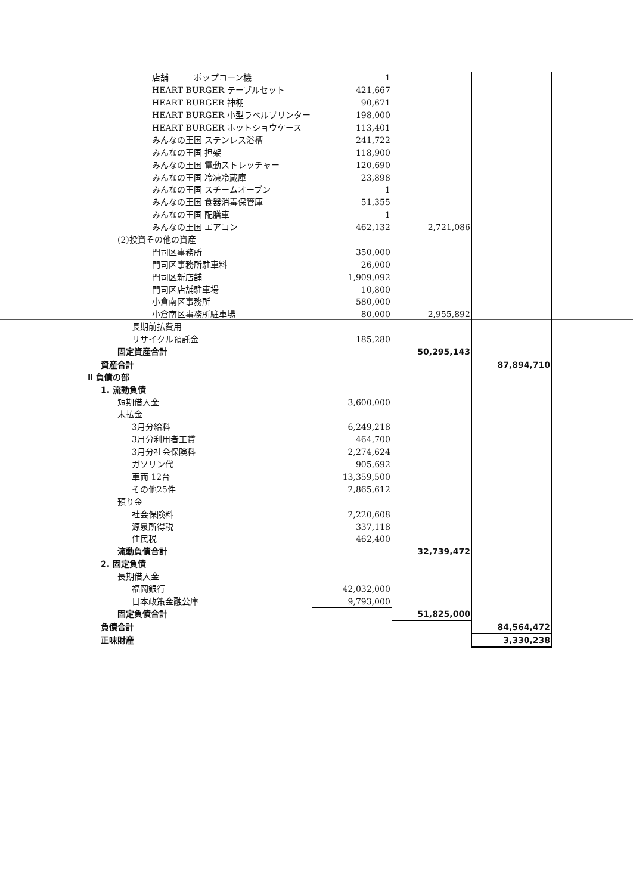| 店舗 ポップコーン機 | 1 | | |
| HEART BURGER テーブルセット | 421,667 | | |
| HEART BURGER 神棚 | 90,671 | | |
| HEART BURGER 小型ラベルプリンター | 198,000 | | |
| HEART BURGER ホットショウケース | 113,401 | | |
| みんなの王国 ステンレス浴槽 | 241,722 | | |
| みんなの王国 担架 | 118,900 | | |
| みんなの王国 電動ストレッチャー | 120,690 | | |
| みんなの王国 冷凍冷蔵庫 | 23,898 | | |
| みんなの王国 スチームオーブン | 1 | | |
| みんなの王国 食器消毒保管庫 | 51,355 | | |
| みんなの王国 配膳車 | 1 | | |
| みんなの王国 エアコン | 462,132 | 2,721,086 | |
| (2)投資その他の資産 | | | |
| 門司区事務所 | 350,000 | | |
| 門司区事務所駐車料 | 26,000 | | |
| 門司区新店舗 | 1,909,092 | | |
| 門司区店舗駐車場 | 10,800 | | |
| 小倉南区事務所 | 580,000 | | |
| 小倉南区事務所駐車場 | 80,000 | 2,955,892 | |
| 長期前払費用 | | | |
| リサイクル預託金 | 185,280 | | |
| 固定資産合計 | | 50,295,143 | |
| 資産合計 | | | 87,894,710 |
| Ⅱ 負債の部 | | | |
| 1. 流動負債 | | | |
| 短期借入金 | 3,600,000 | | |
| 未払金 | | | |
| 3月分給料 | 6,249,218 | | |
| 3月分利用者工賃 | 464,700 | | |
| 3月分社会保険料 | 2,274,624 | | |
| ガソリン代 | 905,692 | | |
| 車両 12台 | 13,359,500 | | |
| その他25件 | 2,865,612 | | |
| 預り金 | | | |
| 社会保険料 | 2,220,608 | | |
| 源泉所得税 | 337,118 | | |
| 住民税 | 462,400 | | |
| 流動負債合計 | | 32,739,472 | |
| 2. 固定負債 | | | |
| 長期借入金 | | | |
| 福岡銀行 | 42,032,000 | | |
| 日本政策金融公庫 | 9,793,000 | | |
| 固定負債合計 | | 51,825,000 | |
| 負債合計 | | | 84,564,472 |
| 正味財産 | | | 3,330,238 |